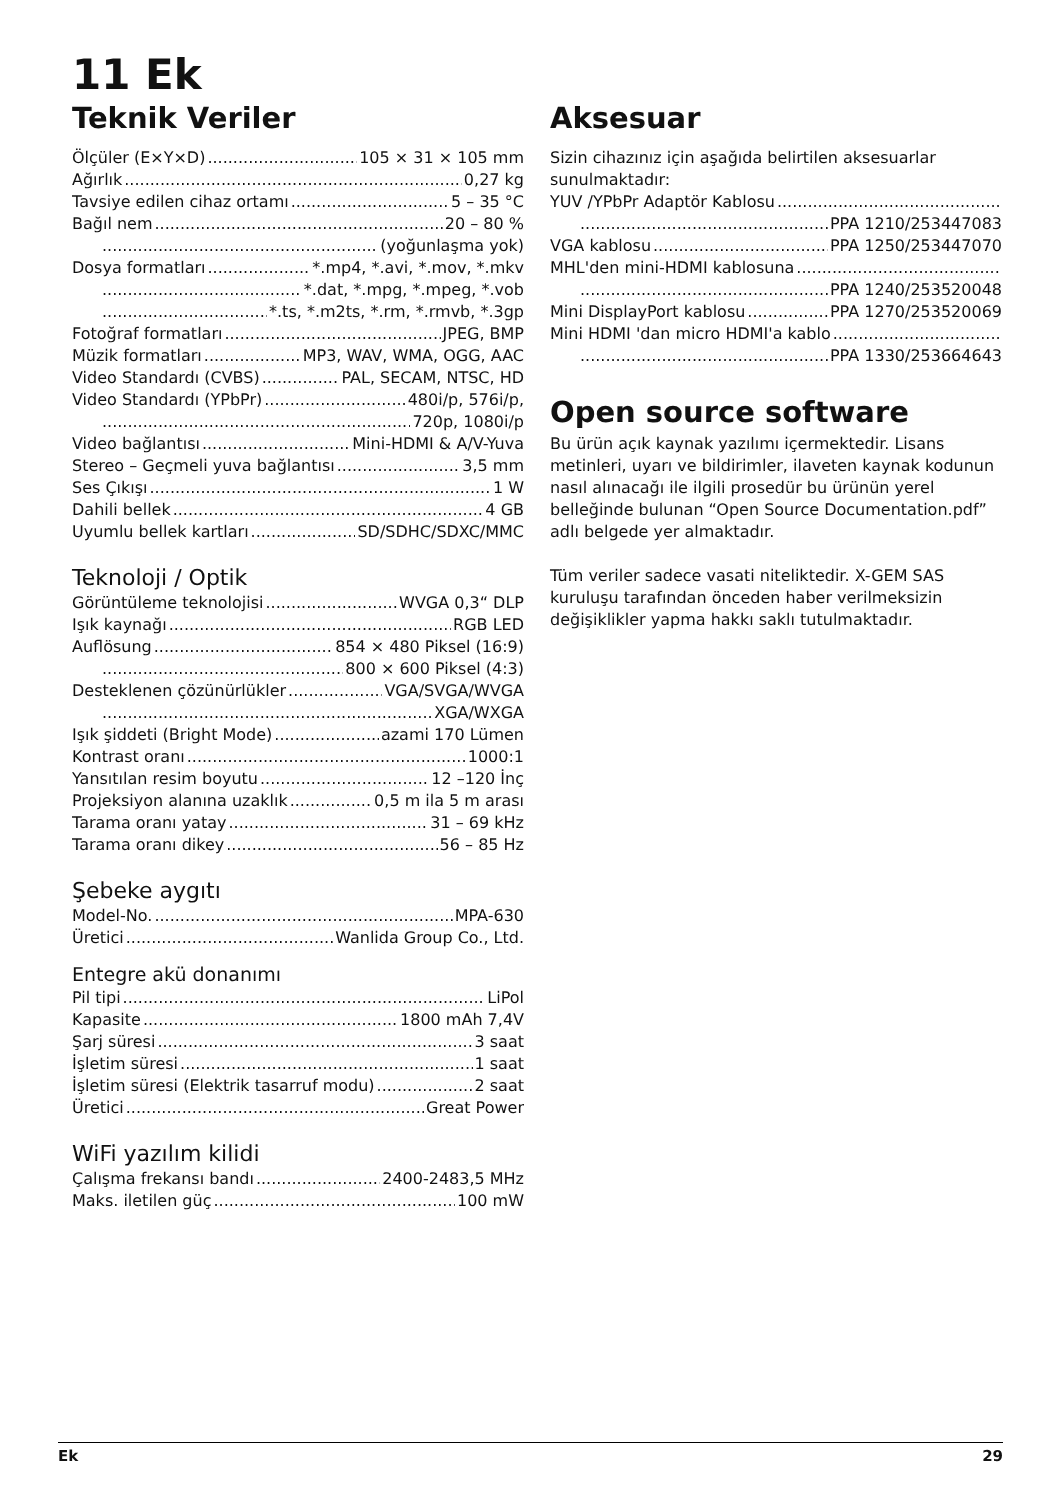11 Ek
Teknik Veriler
Ölçüler (E×Y×D) 105 × 31 × 105 mm
Ağırlık 0,27 kg
Tavsiye edilen cihaz ortamı 5 – 35 °C
Bağıl nem 20 – 80 %
(yoğunlaşma yok)
Dosya formatları *.mp4, *.avi, *.mov, *.mkv
*.dat, *.mpg, *.mpeg, *.vob
*.ts, *.m2ts, *.rm, *.rmvb, *.3gp
Fotoğraf formatları JPEG, BMP
Müzik formatları MP3, WAV, WMA, OGG, AAC
Video Standardı (CVBS) PAL, SECAM, NTSC, HD
Video Standardı (YPbPr) 480i/p, 576i/p,
720p, 1080i/p
Video bağlantısı Mini-HDMI & A/V-Yuva
Stereo – Geçmeli yuva bağlantısı 3,5 mm
Ses Çıkışı 1 W
Dahili bellek 4 GB
Uyumlu bellek kartları SD/SDHC/SDXC/MMC
Teknoloji / Optik
Görüntüleme teknolojisi WVGA 0,3“ DLP
Işık kaynağı RGB LED
Auflösung 854 × 480 Piksel (16:9)
800 × 600 Piksel (4:3)
Desteklenen çözünürlükler VGA/SVGA/WVGA
XGA/WXGA
Işık şiddeti (Bright Mode) azami 170 Lümen
Kontrast oranı 1000:1
Yansıtılan resim boyutu 12 –120 İnç
Projeksiyon alanına uzaklık 0,5 m ila 5 m arası
Tarama oranı yatay 31 – 69 kHz
Tarama oranı dikey 56 – 85 Hz
Şebeke aygıtı
Model-No. MPA-630
Üretici Wanlida Group Co., Ltd.
Entegre akü donanımı
Pil tipi LiPol
Kapasite 1800 mAh 7,4V
Şarj süresi 3 saat
İşletim süresi 1 saat
İşletim süresi (Elektrik tasarruf modu) 2 saat
Üretici Great Power
WiFi yazılım kilidi
Çalışma frekansı bandı 2400-2483,5 MHz
Maks. iletilen güç 100 mW
Aksesuar
Sizin cihazınız için aşağıda belirtilen aksesuarlar sunulmaktadır:
YUV /YPbPr Adaptör Kablosu
PPA 1210/253447083
VGA kablosu PPA 1250/253447070
MHL'den mini-HDMI kablosuna
PPA 1240/253520048
Mini DisplayPort kablosu PPA 1270/253520069
Mini HDMI 'dan micro HDMI'a kablo
PPA 1330/253664643
Open source software
Bu ürün açık kaynak yazılımı içermektedir. Lisans metinleri, uyarı ve bildirimler, ilaveten kaynak kodunun nasıl alınacağı ile ilgili prosedür bu ürünün yerel belleğinde bulunan “Open Source Documentation.pdf” adlı belgede yer almaktadır.
Tüm veriler sadece vasati niteliktedir. X-GEM SAS kuruluşu tarafından önceden haber verilmeksizin değişiklikler yapma hakkı saklı tutulmaktadır.
Ek 29